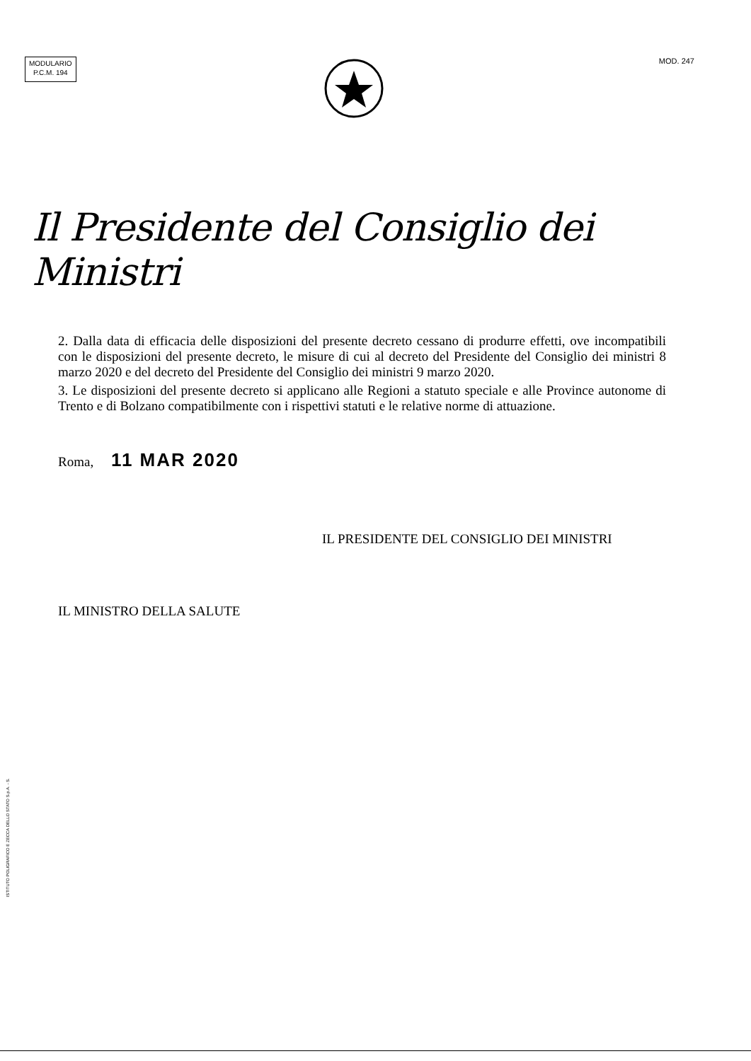MODULARIO
P.C.M. 194
MOD. 247
Il Presidente del Consiglio dei Ministri
2. Dalla data di efficacia delle disposizioni del presente decreto cessano di produrre effetti, ove incompatibili con le disposizioni del presente decreto, le misure di cui al decreto del Presidente del Consiglio dei ministri 8 marzo 2020 e del decreto del Presidente del Consiglio dei ministri 9 marzo 2020.
3. Le disposizioni del presente decreto si applicano alle Regioni a statuto speciale e alle Province autonome di Trento e di Bolzano compatibilmente con i rispettivi statuti e le relative norme di attuazione.
Roma, 11 MAR 2020
IL PRESIDENTE DEL CONSIGLIO DEI MINISTRI
IL MINISTRO DELLA SALUTE
ISTITUTO POLIGRAFICO E ZECCA DELLO STATO S.p.A. - S.